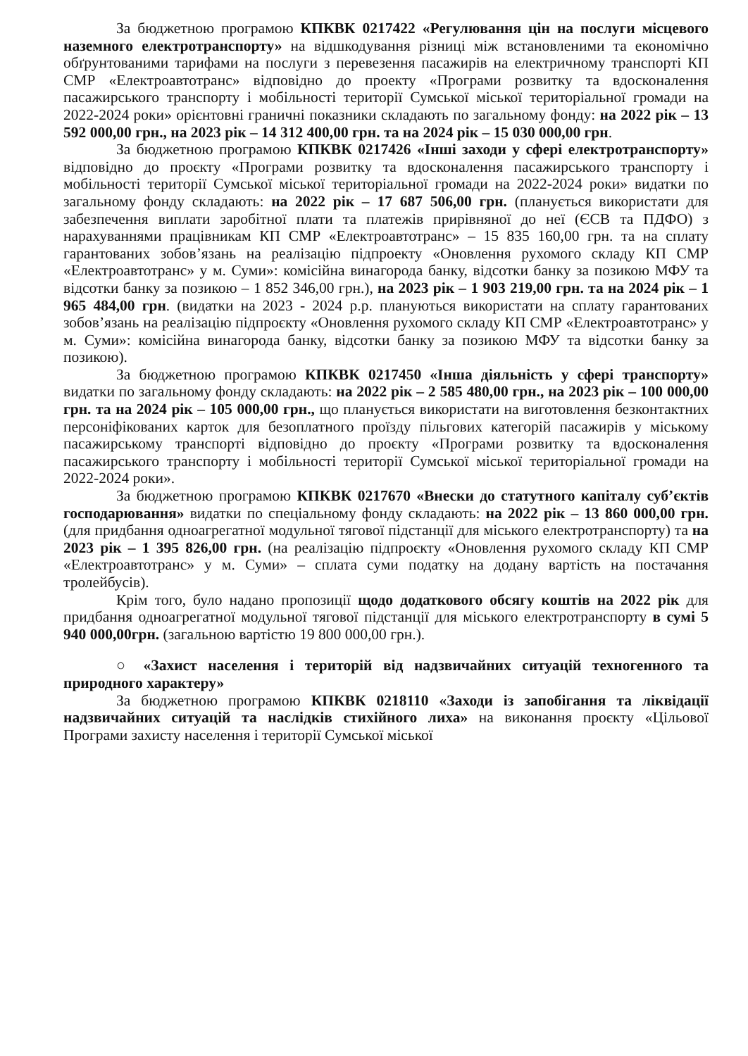За бюджетною програмою КПКВК 0217422 «Регулювання цін на послуги місцевого наземного електротранспорту» на відшкодування різниці між встановленими та економічно обґрунтованими тарифами на послуги з перевезення пасажирів на електричному транспорті КП СМР «Електроавтотранс» відповідно до проекту «Програми розвитку та вдосконалення пасажирського транспорту і мобільності території Сумської міської територіальної громади на 2022-2024 роки» орієнтовні граничні показники складають по загальному фонду: на 2022 рік – 13 592 000,00 грн., на 2023 рік – 14 312 400,00 грн. та на 2024 рік – 15 030 000,00 грн.
За бюджетною програмою КПКВК 0217426 «Інші заходи у сфері електротранспорту» відповідно до проєкту «Програми розвитку та вдосконалення пасажирського транспорту і мобільності території Сумської міської територіальної громади на 2022-2024 роки» видатки по загальному фонду складають: на 2022 рік – 17 687 506,00 грн. (планується використати для забезпечення виплати заробітної плати та платежів прирівняної до неї (ЄСВ та ПДФО) з нарахуваннями працівникам КП СМР «Електроавтотранс» – 15 835 160,00 грн. та на сплату гарантованих зобов’язань на реалізацію підпроекту «Оновлення рухомого складу КП СМР «Електроавтотранс» у м. Суми»: комісійна винагорода банку, відсотки банку за позикою МФУ та відсотки банку за позикою – 1 852 346,00 грн.), на 2023 рік – 1 903 219,00 грн. та на 2024 рік – 1 965 484,00 грн. (видатки на 2023 - 2024 р.р. плануються використати на сплату гарантованих зобов’язань на реалізацію підпроєкту «Оновлення рухомого складу КП СМР «Електроавтотранс» у м. Суми»: комісійна винагорода банку, відсотки банку за позикою МФУ та відсотки банку за позикою).
За бюджетною програмою КПКВК 0217450 «Інша діяльність у сфері транспорту» видатки по загальному фонду складають: на 2022 рік – 2 585 480,00 грн., на 2023 рік – 100 000,00 грн. та на 2024 рік – 105 000,00 грн., що планується використати на виготовлення безконтактних персоніфікованих карток для безоплатного проїзду пільгових категорій пасажирів у міському пасажирському транспорті відповідно до проєкту «Програми розвитку та вдосконалення пасажирського транспорту і мобільності території Сумської міської територіальної громади на 2022-2024 роки».
За бюджетною програмою КПКВК 0217670 «Внески до статутного капіталу суб’єктів господарювання» видатки по спеціальному фонду складають: на 2022 рік – 13 860 000,00 грн. (для придбання одноагрегатної модульної тягової підстанції для міського електротранспорту) та на 2023 рік – 1 395 826,00 грн. (на реалізацію підпроєкту «Оновлення рухомого складу КП СМР «Електроавтотранс» у м. Суми» – сплата суми податку на додану вартість на постачання тролейбусів).
Крім того, було надано пропозиції щодо додаткового обсягу коштів на 2022 рік для придбання одноагрегатної модульної тягової підстанції для міського електротранспорту в сумі 5 940 000,00грн. (загальною вартістю 19 800 000,00 грн.).
○ «Захист населення і територій від надзвичайних ситуацій техногенного та природного характеру»
За бюджетною програмою КПКВК 0218110 «Заходи із запобігання та ліквідації надзвичайних ситуацій та наслідків стихійного лиха» на виконання проєкту «Цільової Програми захисту населення і території Сумської міської